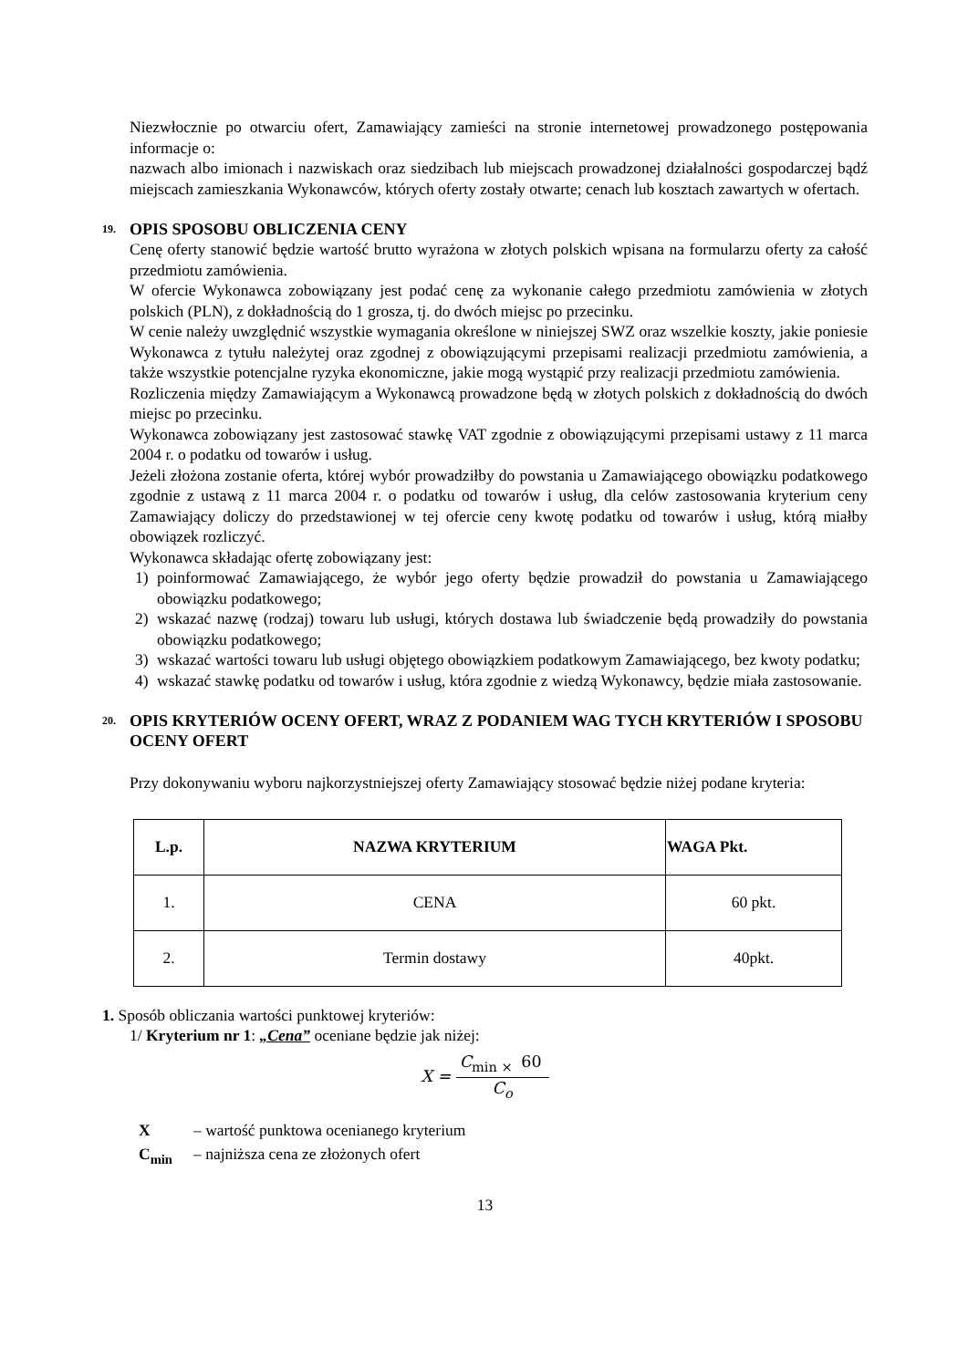Niezwłocznie po otwarciu ofert, Zamawiający zamieści na stronie internetowej prowadzonego postępowania informacje o:
nazwach albo imionach i nazwiskach oraz siedzibach lub miejscach prowadzonej działalności gospodarczej bądź miejscach zamieszkania Wykonawców, których oferty zostały otwarte; cenach lub kosztach zawartych w ofertach.
19. OPIS SPOSOBU OBLICZENIA CENY
Cenę oferty stanowić będzie wartość brutto wyrażona w złotych polskich wpisana na formularzu oferty za całość przedmiotu zamówienia.
W ofercie Wykonawca zobowiązany jest podać cenę za wykonanie całego przedmiotu zamówienia w złotych polskich (PLN), z dokładnością do 1 grosza, tj. do dwóch miejsc po przecinku.
W cenie należy uwzględnić wszystkie wymagania określone w niniejszej SWZ oraz wszelkie koszty, jakie poniesie Wykonawca z tytułu należytej oraz zgodnej z obowiązującymi przepisami realizacji przedmiotu zamówienia, a także wszystkie potencjalne ryzyka ekonomiczne, jakie mogą wystąpić przy realizacji przedmiotu zamówienia.
Rozliczenia między Zamawiającym a Wykonawcą prowadzone będą w złotych polskich z dokładnością do dwóch miejsc po przecinku.
Wykonawca zobowiązany jest zastosować stawkę VAT zgodnie z obowiązującymi przepisami ustawy z 11 marca 2004 r. o podatku od towarów i usług.
Jeżeli złożona zostanie oferta, której wybór prowadziłby do powstania u Zamawiającego obowiązku podatkowego zgodnie z ustawą z 11 marca 2004 r. o podatku od towarów i usług, dla celów zastosowania kryterium ceny Zamawiający doliczy do przedstawionej w tej ofercie ceny kwotę podatku od towarów i usług, którą miałby obowiązek rozliczyć.
Wykonawca składając ofertę zobowiązany jest:
1) poinformować Zamawiającego, że wybór jego oferty będzie prowadził do powstania u Zamawiającego obowiązku podatkowego;
2) wskazać nazwę (rodzaj) towaru lub usługi, których dostawa lub świadczenie będą prowadziły do powstania obowiązku podatkowego;
3) wskazać wartości towaru lub usługi objętego obowiązkiem podatkowym Zamawiającego, bez kwoty podatku;
4) wskazać stawkę podatku od towarów i usług, która zgodnie z wiedzą Wykonawcy, będzie miała zastosowanie.
20. OPIS KRYTERIÓW OCENY OFERT, WRAZ Z PODANIEM WAG TYCH KRYTERIÓW I SPOSOBU OCENY OFERT
Przy dokonywaniu wyboru najkorzystniejszej oferty Zamawiający stosować będzie niżej podane kryteria:
| L.p. | NAZWA KRYTERIUM | WAGA Pkt. |
| --- | --- | --- |
| 1. | CENA | 60 pkt. |
| 2. | Termin dostawy | 40pkt. |
1. Sposób obliczania wartości punktowej kryteriów:
1/ Kryterium nr 1: „Cena” oceniane będzie jak niżej:
X = C<sub>min ×</sub> 60 C<sub>o</sub>
X – wartość punktowa ocenianego kryterium
C<sub>min</sub> – najniższa cena ze złożonych ofert
13